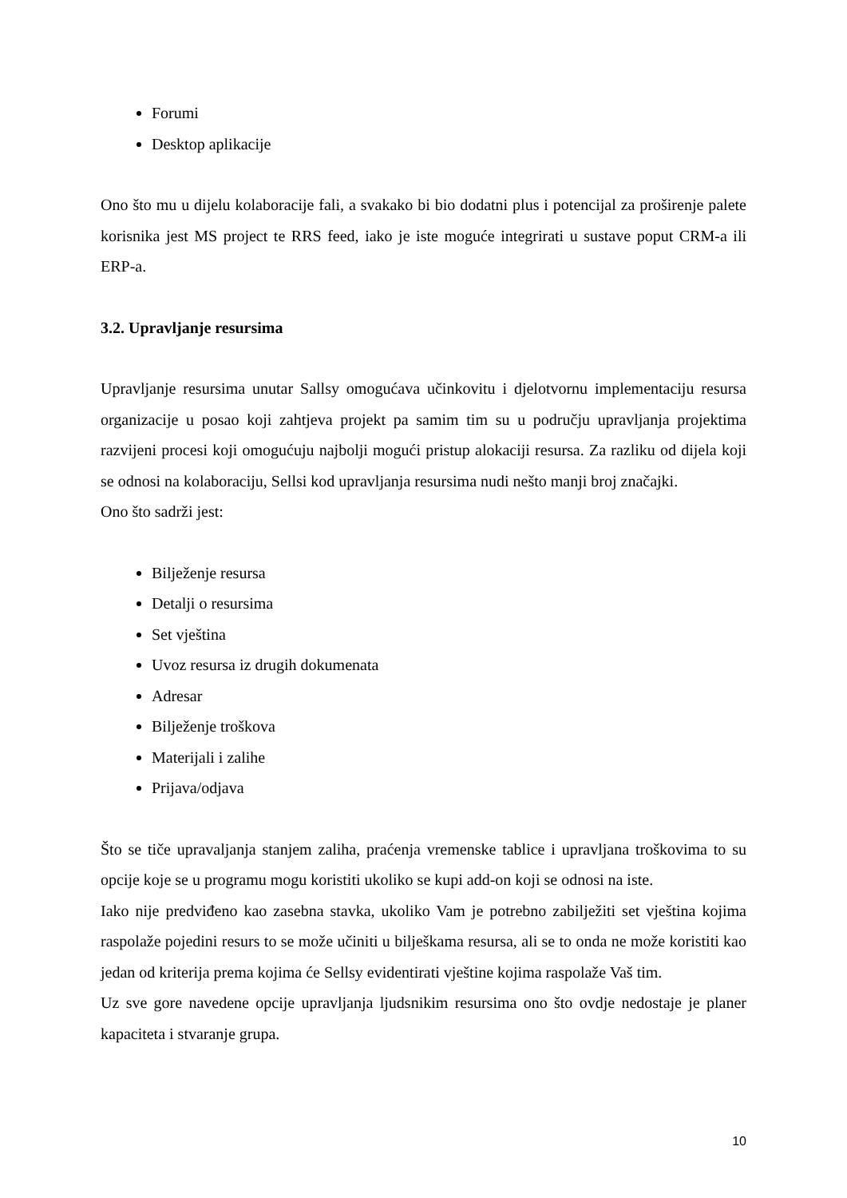Forumi
Desktop aplikacije
Ono što mu u dijelu kolaboracije fali, a svakako bi bio dodatni plus i potencijal za proširenje palete korisnika jest MS project te RRS feed, iako je iste moguće integrirati u sustave poput CRM-a ili ERP-a.
3.2. Upravljanje resursima
Upravljanje resursima unutar Sallsy omogućava učinkovitu i djelotvornu implementaciju resursa organizacije u posao koji zahtjeva projekt pa samim tim su u području upravljanja projektima razvijeni procesi koji omogućuju najbolji mogući pristup alokaciji resursa. Za razliku od dijela koji se odnosi na kolaboraciju, Sellsi kod upravljanja resursima nudi nešto manji broj značajki.
Ono što sadrži jest:
Bilježenje resursa
Detalji o resursima
Set vještina
Uvoz resursa iz drugih dokumenata
Adresar
Bilježenje troškova
Materijali i zalihe
Prijava/odjava
Što se tiče upravaljanja stanjem zaliha, praćenja vremenske tablice i upravljana troškovima to su opcije koje se u programu mogu koristiti ukoliko se kupi add-on koji se odnosi na iste.
Iako nije predviđeno kao zasebna stavka, ukoliko Vam je potrebno zabilježiti set vještina kojima raspolaže pojedini resurs to se može učiniti u bilješkama resursa, ali se to onda ne može koristiti kao jedan od kriterija prema kojima će Sellsy evidentirati vještine kojima raspolaže Vaš tim.
Uz sve gore navedene opcije upravljanja ljudsnikim resursima ono što ovdje nedostaje je planer kapaciteta i stvaranje grupa.
10